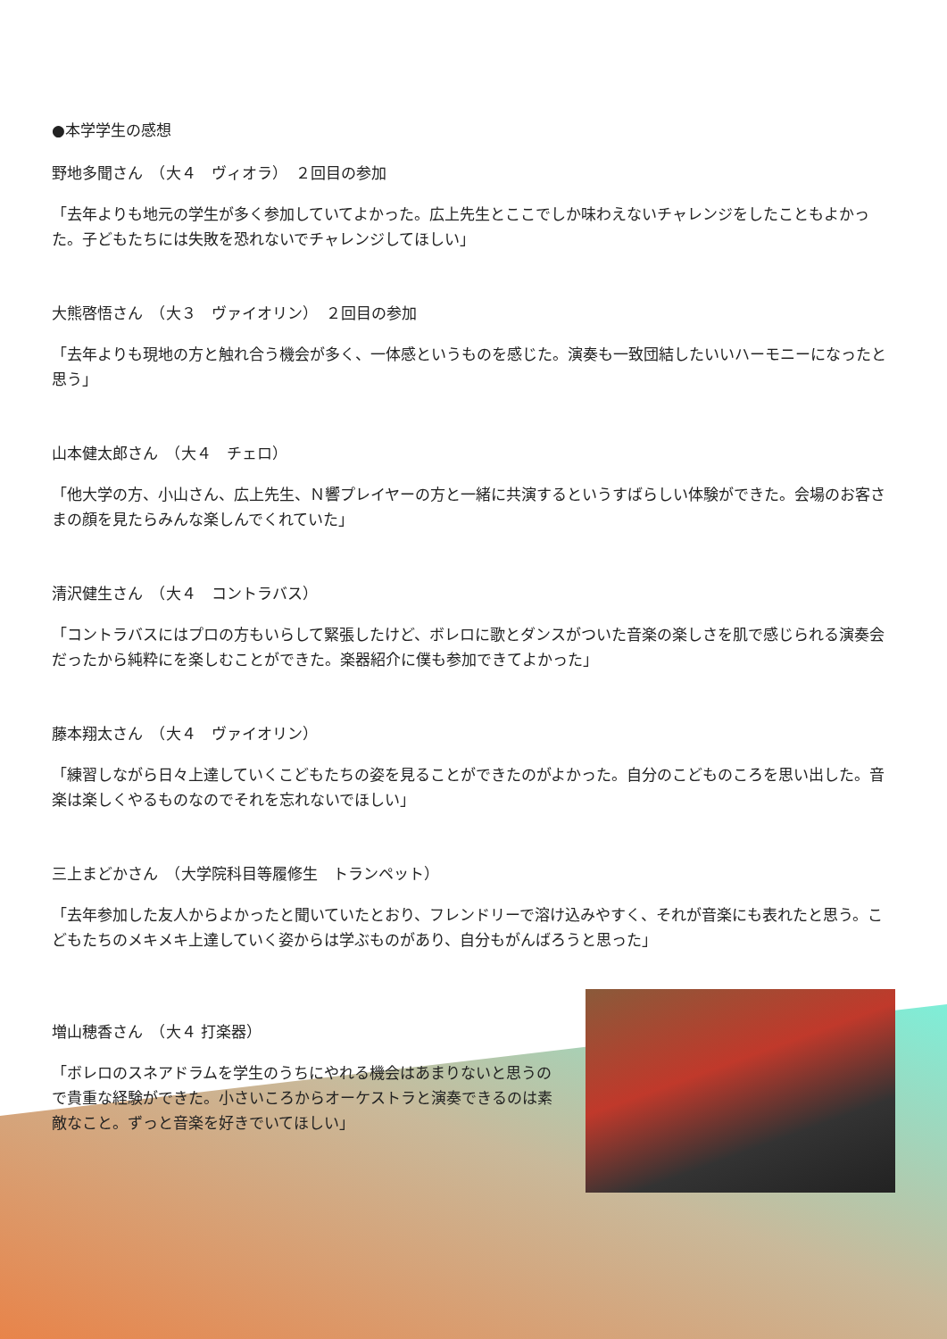●本学学生の感想
野地多聞さん　（大４　ヴィオラ）　２回目の参加
「去年よりも地元の学生が多く参加していてよかった。広上先生とここでしか味わえないチャレンジをしたこともよかった。子どもたちには失敗を恐れないでチャレンジしてほしい」
大熊啓悟さん　（大３　ヴァイオリン）　２回目の参加
「去年よりも現地の方と触れ合う機会が多く、一体感というものを感じた。演奏も一致団結したいいハーモニーになったと思う」
山本健太郎さん　（大４　チェロ）
「他大学の方、小山さん、広上先生、Ｎ響プレイヤーの方と一緒に共演するというすばらしい体験ができた。会場のお客さまの顔を見たらみんな楽しんでくれていた」
清沢健生さん　（大４　コントラバス）
「コントラバスにはプロの方もいらして緊張したけど、ボレロに歌とダンスがついた音楽の楽しさを肌で感じられる演奏会だったから純粋にを楽しむことができた。楽器紹介に僕も参加できてよかった」
藤本翔太さん　（大４　ヴァイオリン）
「練習しながら日々上達していくこどもたちの姿を見ることができたのがよかった。自分のこどものころを思い出した。音楽は楽しくやるものなのでそれを忘れないでほしい」
三上まどかさん　（大学院科目等履修生　トランペット）
「去年参加した友人からよかったと聞いていたとおり、フレンドリーで溶け込みやすく、それが音楽にも表れたと思う。こどもたちのメキメキ上達していく姿からは学ぶものがあり、自分もがんばろうと思った」
増山穂香さん　（大４ 打楽器）
「ボレロのスネアドラムを学生のうちにやれる機会はあまりないと思うので貴重な経験ができた。小さいころからオーケストラと演奏できるのは素敵なこと。ずっと音楽を好きでいてほしい」